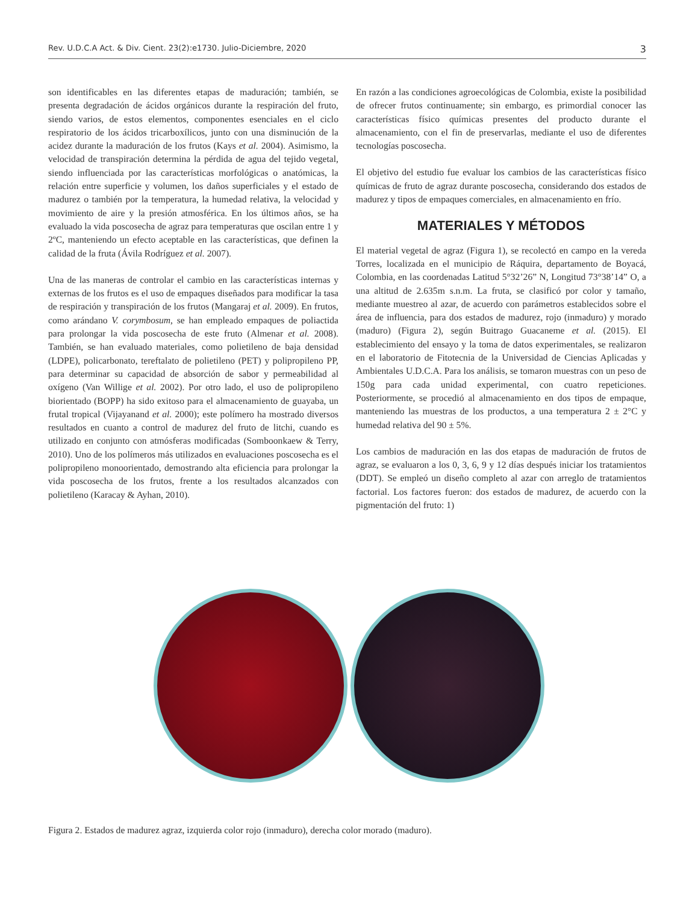Rev. U.D.C.A Act. & Div. Cient. 23(2):e1730. Julio-Diciembre, 2020 3
son identificables en las diferentes etapas de maduración; también, se presenta degradación de ácidos orgánicos durante la respiración del fruto, siendo varios, de estos elementos, componentes esenciales en el ciclo respiratorio de los ácidos tricarboxílicos, junto con una disminución de la acidez durante la maduración de los frutos (Kays et al. 2004). Asimismo, la velocidad de transpiración determina la pérdida de agua del tejido vegetal, siendo influenciada por las características morfológicas o anatómicas, la relación entre superficie y volumen, los daños superficiales y el estado de madurez o también por la temperatura, la humedad relativa, la velocidad y movimiento de aire y la presión atmosférica. En los últimos años, se ha evaluado la vida poscosecha de agraz para temperaturas que oscilan entre 1 y 2ºC, manteniendo un efecto aceptable en las características, que definen la calidad de la fruta (Ávila Rodríguez et al. 2007).
Una de las maneras de controlar el cambio en las características internas y externas de los frutos es el uso de empaques diseñados para modificar la tasa de respiración y transpiración de los frutos (Mangaraj et al. 2009). En frutos, como arándano V. corymbosum, se han empleado empaques de poliactida para prolongar la vida poscosecha de este fruto (Almenar et al. 2008). También, se han evaluado materiales, como polietileno de baja densidad (LDPE), policarbonato, tereftalato de polietileno (PET) y polipropileno PP, para determinar su capacidad de absorción de sabor y permeabilidad al oxígeno (Van Willige et al. 2002). Por otro lado, el uso de polipropileno biorientado (BOPP) ha sido exitoso para el almacenamiento de guayaba, un frutal tropical (Vijayanand et al. 2000); este polímero ha mostrado diversos resultados en cuanto a control de madurez del fruto de litchi, cuando es utilizado en conjunto con atmósferas modificadas (Somboonkaew & Terry, 2010). Uno de los polímeros más utilizados en evaluaciones poscosecha es el polipropileno monoorientado, demostrando alta eficiencia para prolongar la vida poscosecha de los frutos, frente a los resultados alcanzados con polietileno (Karacay & Ayhan, 2010).
En razón a las condiciones agroecológicas de Colombia, existe la posibilidad de ofrecer frutos continuamente; sin embargo, es primordial conocer las características físico químicas presentes del producto durante el almacenamiento, con el fin de preservarlas, mediante el uso de diferentes tecnologías poscosecha.
El objetivo del estudio fue evaluar los cambios de las características físico químicas de fruto de agraz durante poscosecha, considerando dos estados de madurez y tipos de empaques comerciales, en almacenamiento en frío.
MATERIALES Y MÉTODOS
El material vegetal de agraz (Figura 1), se recolectó en campo en la vereda Torres, localizada en el municipio de Ráquira, departamento de Boyacá, Colombia, en las coordenadas Latitud 5°32’26” N, Longitud 73°38’14” O, a una altitud de 2.635m s.n.m. La fruta, se clasificó por color y tamaño, mediante muestreo al azar, de acuerdo con parámetros establecidos sobre el área de influencia, para dos estados de madurez, rojo (inmaduro) y morado (maduro) (Figura 2), según Buitrago Guacaneme et al. (2015). El establecimiento del ensayo y la toma de datos experimentales, se realizaron en el laboratorio de Fitotecnia de la Universidad de Ciencias Aplicadas y Ambientales U.D.C.A. Para los análisis, se tomaron muestras con un peso de 150g para cada unidad experimental, con cuatro repeticiones. Posteriormente, se procedió al almacenamiento en dos tipos de empaque, manteniendo las muestras de los productos, a una temperatura 2 ± 2°C y humedad relativa del 90 ± 5%.
Los cambios de maduración en las dos etapas de maduración de frutos de agraz, se evaluaron a los 0, 3, 6, 9 y 12 días después iniciar los tratamientos (DDT). Se empleó un diseño completo al azar con arreglo de tratamientos factorial. Los factores fueron: dos estados de madurez, de acuerdo con la pigmentación del fruto: 1)
Figura 2. Estados de madurez agraz, izquierda color rojo (inmaduro), derecha color morado (maduro).